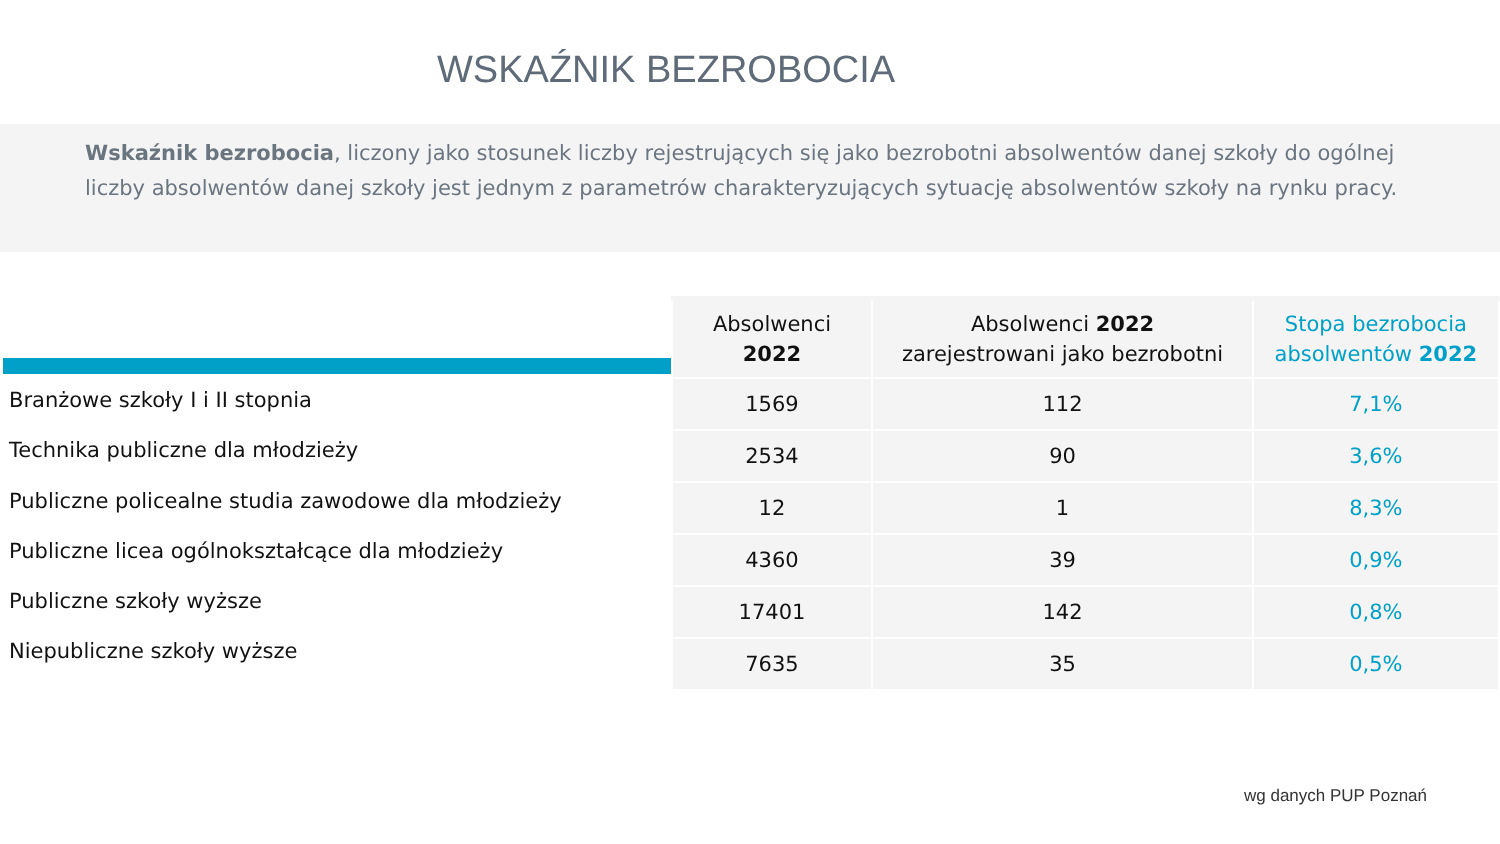WSKAŹNIK BEZROBOCIA
Wskaźnik bezrobocia, liczony jako stosunek liczby rejestrujących się jako bezrobotni absolwentów danej szkoły do ogólnej liczby absolwentów danej szkoły jest jednym z parametrów charakteryzujących sytuację absolwentów szkoły na rynku pracy.
Branżowe szkoły I i II stopnia
Technika publiczne dla młodzieży
Publiczne policealne studia zawodowe dla młodzieży
Publiczne licea ogólnokształcące dla młodzieży
Publiczne szkoły wyższe
Niepubliczne szkoły wyższe
| Absolwenci 2022 | Absolwenci 2022 zarejestrowani jako bezrobotni | Stopa bezrobocia absolwentów 2022 |
| --- | --- | --- |
| 1569 | 112 | 7,1% |
| 2534 | 90 | 3,6% |
| 12 | 1 | 8,3% |
| 4360 | 39 | 0,9% |
| 17401 | 142 | 0,8% |
| 7635 | 35 | 0,5% |
wg danych PUP Poznań